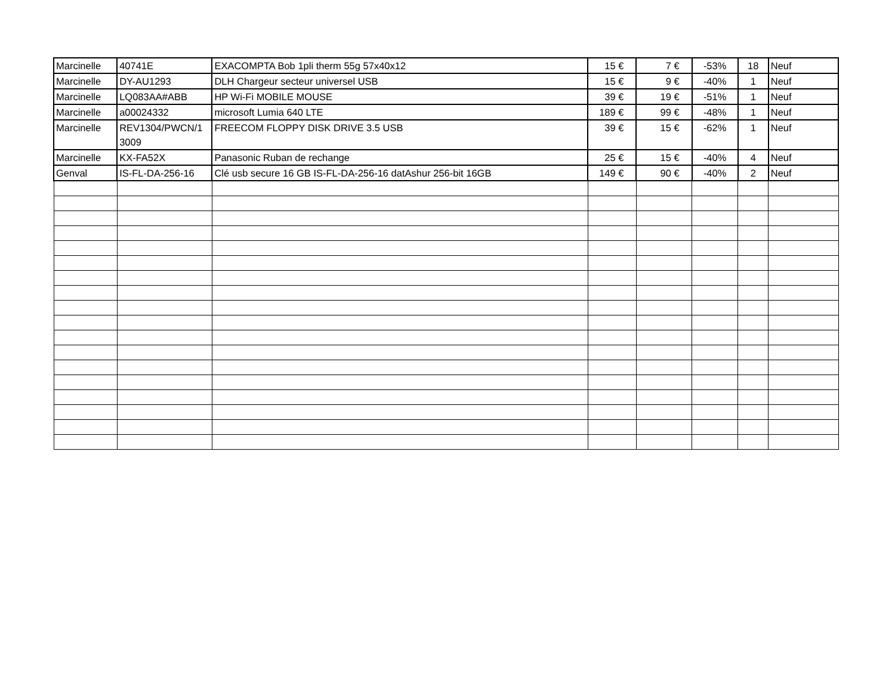| Marcinelle | 40741E | EXACOMPTA Bob 1pli therm 55g 57x40x12 | 15 € | 7 € | -53% | 18 | Neuf |
| Marcinelle | DY-AU1293 | DLH Chargeur secteur universel USB | 15 € | 9 € | -40% | 1 | Neuf |
| Marcinelle | LQ083AA#ABB | HP Wi-Fi MOBILE MOUSE | 39 € | 19 € | -51% | 1 | Neuf |
| Marcinelle | a00024332 | microsoft Lumia 640 LTE | 189 € | 99 € | -48% | 1 | Neuf |
| Marcinelle | REV1304/PWCN/1 3009 | FREECOM FLOPPY DISK DRIVE 3.5 USB | 39 € | 15 € | -62% | 1 | Neuf |
| Marcinelle | KX-FA52X | Panasonic Ruban de rechange | 25 € | 15 € | -40% | 4 | Neuf |
| Genval | IS-FL-DA-256-16 | Clé usb secure 16 GB IS-FL-DA-256-16 datAshur 256-bit 16GB | 149 € | 90 € | -40% | 2 | Neuf |